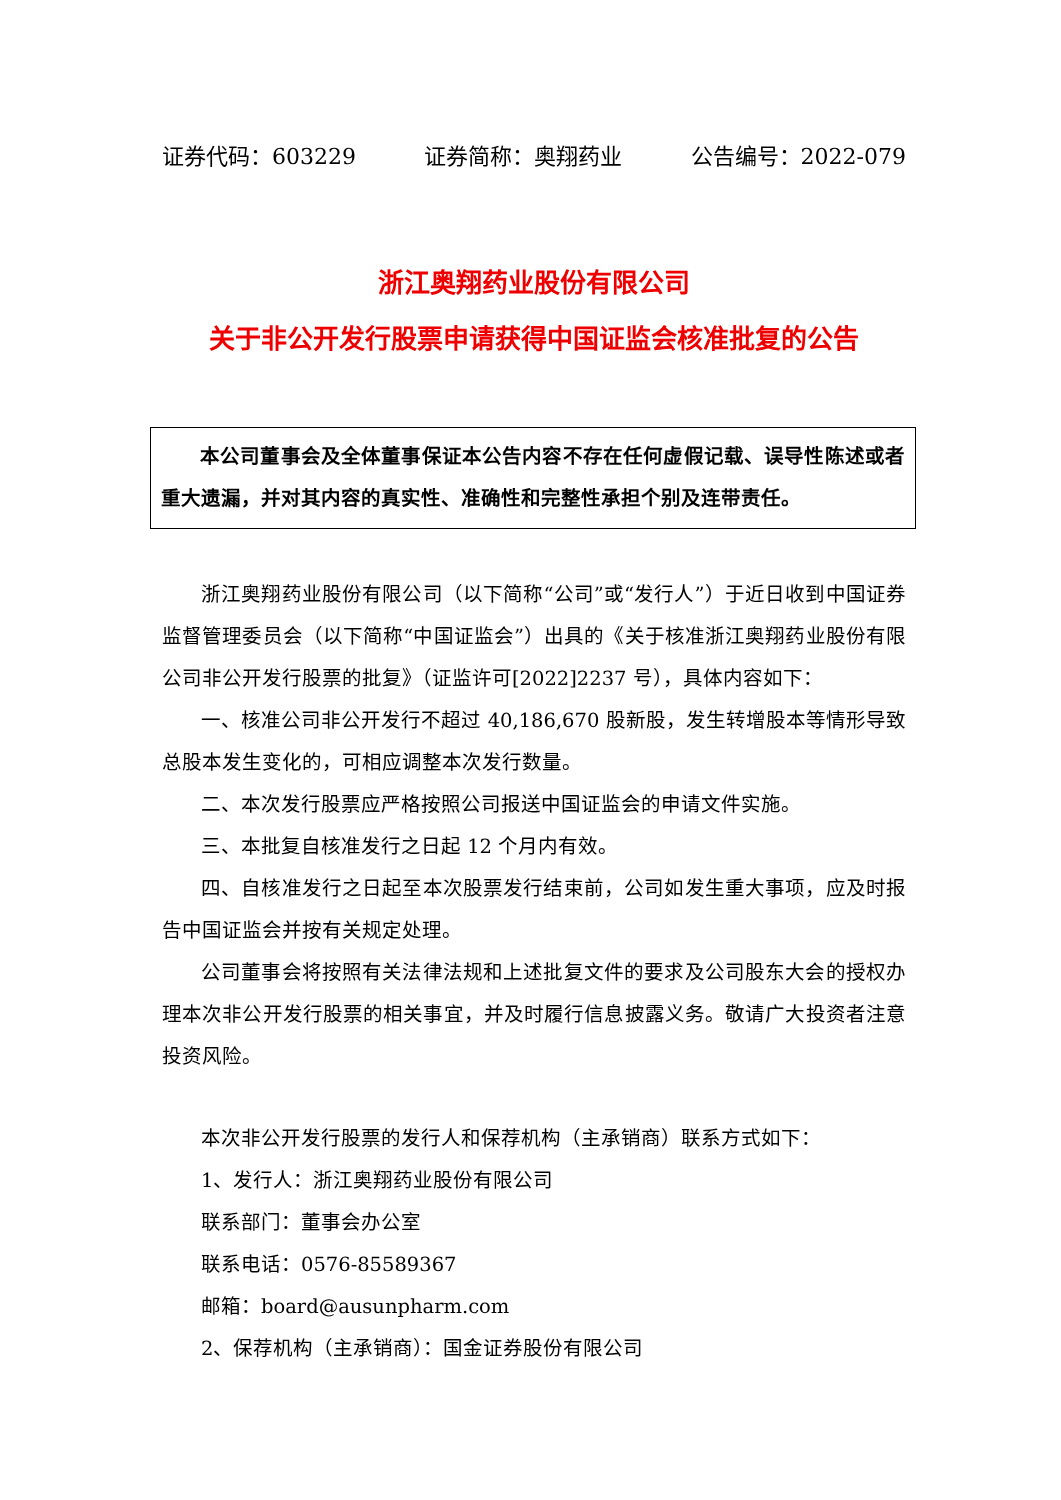证券代码：603229 证券简称：奥翔药业 公告编号：2022-079
浙江奥翔药业股份有限公司
关于非公开发行股票申请获得中国证监会核准批复的公告
本公司董事会及全体董事保证本公告内容不存在任何虚假记载、误导性陈述或者重大遗漏，并对其内容的真实性、准确性和完整性承担个别及连带责任。
浙江奥翔药业股份有限公司（以下简称“公司”或“发行人”）于近日收到中国证券监督管理委员会（以下简称“中国证监会”）出具的《关于核准浙江奥翔药业股份有限公司非公开发行股票的批复》（证监许可[2022]2237 号），具体内容如下：
一、核准公司非公开发行不超过 40,186,670 股新股，发生转增股本等情形导致总股本发生变化的，可相应调整本次发行数量。
二、本次发行股票应严格按照公司报送中国证监会的申请文件实施。
三、本批复自核准发行之日起 12 个月内有效。
四、自核准发行之日起至本次股票发行结束前，公司如发生重大事项，应及时报告中国证监会并按有关规定处理。
公司董事会将按照有关法律法规和上述批复文件的要求及公司股东大会的授权办理本次非公开发行股票的相关事宜，并及时履行信息披露义务。敬请广大投资者注意投资风险。
本次非公开发行股票的发行人和保荐机构（主承销商）联系方式如下：
1、发行人：浙江奥翔药业股份有限公司
联系部门：董事会办公室
联系电话：0576-85589367
邮箱：board@ausunpharm.com
2、保荐机构（主承销商）：国金证券股份有限公司